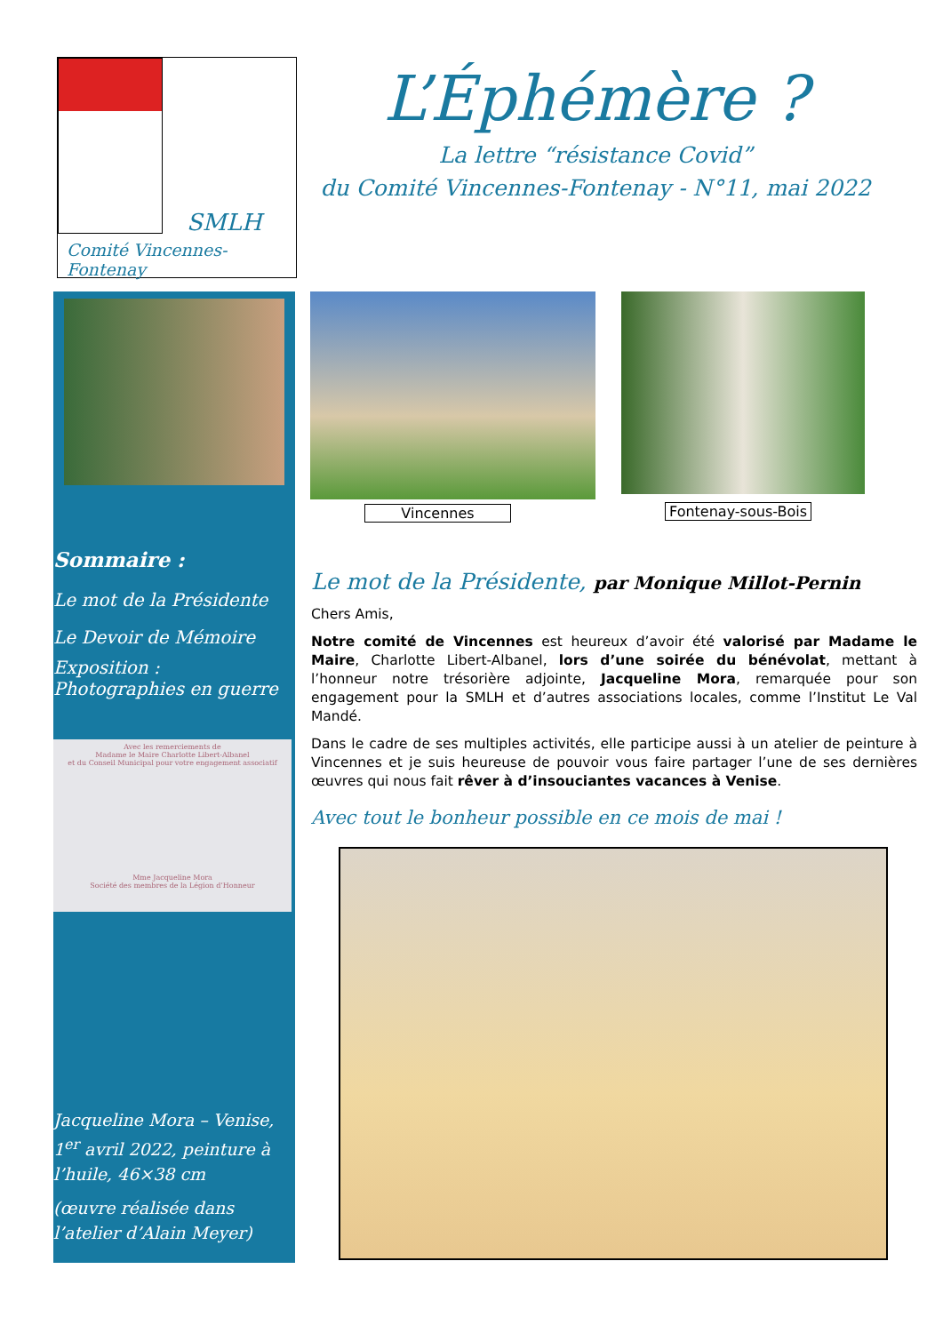SMLH
Comité Vincennes-Fontenay
L’Éphémère ?
La lettre “résistance Covid”
du Comité Vincennes-Fontenay - N°11, mai 2022
Sommaire :
Le mot de la Présidente
Le Devoir de Mémoire
Exposition : Photographies en guerre
Avec les remerciements de
Madame le Maire Charlotte Libert-Albanel
et du Conseil Municipal pour votre engagement associatif
Mme Jacqueline Mora
Société des membres de la Légion d’Honneur
Jacqueline Mora – Venise, 1<sup>er</sup> avril 2022, peinture à l’huile, 46×38 cm
(œuvre réalisée dans l’atelier d’Alain Meyer)
Vincennes
Fontenay-sous-Bois
Le mot de la Présidente, par Monique Millot-Pernin
Chers Amis,
Notre comité de Vincennes est heureux d’avoir été valorisé par Madame le Maire, Charlotte Libert-Albanel, lors d’une soirée du bénévolat, mettant à l’honneur notre trésorière adjointe, Jacqueline Mora, remarquée pour son engagement pour la SMLH et d’autres associations locales, comme l’Institut Le Val Mandé.
Dans le cadre de ses multiples activités, elle participe aussi à un atelier de peinture à Vincennes et je suis heureuse de pouvoir vous faire partager l’une de ses dernières œuvres qui nous fait rêver à d’insouciantes vacances à Venise.
Avec tout le bonheur possible en ce mois de mai !